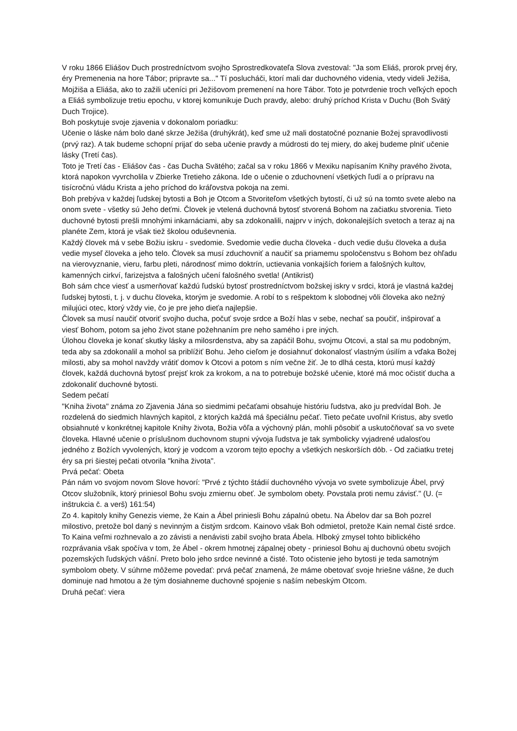V roku 1866 Eliášov Duch prostredníctvom svojho Sprostredkovateľa Slova zvestoval: "Ja som Eliáš, prorok prvej éry, éry Premenenia na hore Tábor; pripravte sa..." Tí poslucháči, ktorí mali dar duchovného videnia, vtedy videli Ježiša, Mojžiša a Eliáša, ako to zažili učeníci pri Ježišovom premenení na hore Tábor. Toto je potvrdenie troch veľkých epoch a Eliáš symbolizuje tretiu epochu, v ktorej komunikuje Duch pravdy, alebo: druhý príchod Krista v Duchu (Boh Svätý Duch Trojice).
Boh poskytuje svoje zjavenia v dokonalom poriadku:
Učenie o láske nám bolo dané skrze Ježiša (druhýkrát), keď sme už mali dostatočné poznanie Božej spravodlivosti (prvý raz). A tak budeme schopní prijať do seba učenie pravdy a múdrosti do tej miery, do akej budeme plniť učenie lásky (Tretí čas).
Toto je Tretí čas - Eliášov čas - čas Ducha Svätého; začal sa v roku 1866 v Mexiku napísaním Knihy pravého života, ktorá napokon vyvrcholila v Zbierke Tretieho zákona. Ide o učenie o zduchovnení všetkých ľudí a o prípravu na tisícročnú vládu Krista a jeho príchod do kráľovstva pokoja na zemi.
Boh prebýva v každej ľudskej bytosti a Boh je Otcom a Stvoriteľom všetkých bytostí, či už sú na tomto svete alebo na onom svete - všetky sú Jeho deťmi. Človek je vtelená duchovná bytosť stvorená Bohom na začiatku stvorenia. Tieto duchovné bytosti prešli mnohými inkarnáciami, aby sa zdokonalili, najprv v iných, dokonalejších svetoch a teraz aj na planéte Zem, ktorá je však tiež školou oduševnenia.
Každý človek má v sebe Božiu iskru - svedomie. Svedomie vedie ducha človeka - duch vedie dušu človeka a duša vedie myseľ človeka a jeho telo. Človek sa musí zduchovniť a naučiť sa priamemu spoločenstvu s Bohom bez ohľadu na vierovyznanie, vieru, farbu pleti, národnosť mimo doktrín, uctievania vonkajších foriem a falošných kultov, kamenných cirkví, farizejstva a falošných učení falošného svetla! (Antikrist)
Boh sám chce viesť a usmerňovať každú ľudskú bytosť prostredníctvom božskej iskry v srdci, ktorá je vlastná každej ľudskej bytosti, t. j. v duchu človeka, ktorým je svedomie. A robí to s rešpektom k slobodnej vôli človeka ako nežný milujúci otec, ktorý vždy vie, čo je pre jeho dieťa najlepšie.
Človek sa musí naučiť otvoriť svojho ducha, počuť svoje srdce a Boží hlas v sebe, nechať sa poučiť, inšpirovať a viesť Bohom, potom sa jeho život stane požehnaním pre neho samého i pre iných.
Úlohou človeka je konať skutky lásky a milosrdenstva, aby sa zapáčil Bohu, svojmu Otcovi, a stal sa mu podobným, teda aby sa zdokonalil a mohol sa priblížiť Bohu. Jeho cieľom je dosiahnuť dokonalosť vlastným úsilím a vďaka Božej milosti, aby sa mohol navždy vrátiť domov k Otcovi a potom s ním večne žiť. Je to dlhá cesta, ktorú musí každý človek, každá duchovná bytosť prejsť krok za krokom, a na to potrebuje božské učenie, ktoré má moc očistiť ducha a zdokonaliť duchovné bytosti.
Sedem pečatí
"Kniha života" známa zo Zjavenia Jána so siedmimi pečaťami obsahuje históriu ľudstva, ako ju predvídal Boh. Je rozdelená do siedmich hlavných kapitol, z ktorých každá má špeciálnu pečať. Tieto pečate uvoľnil Kristus, aby svetlo obsiahnuté v konkrétnej kapitole Knihy života, Božia vôľa a výchovný plán, mohli pôsobiť a uskutočňovať sa vo svete človeka. Hlavné učenie o príslušnom duchovnom stupni vývoja ľudstva je tak symbolicky vyjadrené udalosťou jedného z Božích vyvolených, ktorý je vodcom a vzorom tejto epochy a všetkých neskorších dôb. - Od začiatku tretej éry sa pri šiestej pečati otvorila "kniha života".
Prvá pečať: Obeta
Pán nám vo svojom novom Slove hovorí: "Prvé z týchto štádií duchovného vývoja vo svete symbolizuje Ábel, prvý Otcov služobník, ktorý priniesol Bohu svoju zmiernu obeť. Je symbolom obety. Povstala proti nemu závisť." (U. (= inštrukcia č. a verš) 161:54)
Zo 4. kapitoly knihy Genezis vieme, že Kain a Ábel priniesli Bohu zápalnú obetu. Na Ábelov dar sa Boh pozrel milostivo, pretože bol daný s nevinným a čistým srdcom. Kainovo však Boh odmietol, pretože Kain nemal čisté srdce. To Kaina veľmi rozhnevalo a zo závisti a nenávisti zabil svojho brata Ábela. Hlboký zmysel tohto biblického rozprávania však spočíva v tom, že Ábel - okrem hmotnej zápalnej obety - priniesol Bohu aj duchovnú obetu svojich pozemských ľudských vášní. Preto bolo jeho srdce nevinné a čisté. Toto očistenie jeho bytosti je teda samotným symbolom obety. V súhrne môžeme povedať: prvá pečať znamená, že máme obetovať svoje hriešne vášne, že duch dominuje nad hmotou a že tým dosiahneme duchovné spojenie s naším nebeským Otcom.
Druhá pečať: viera